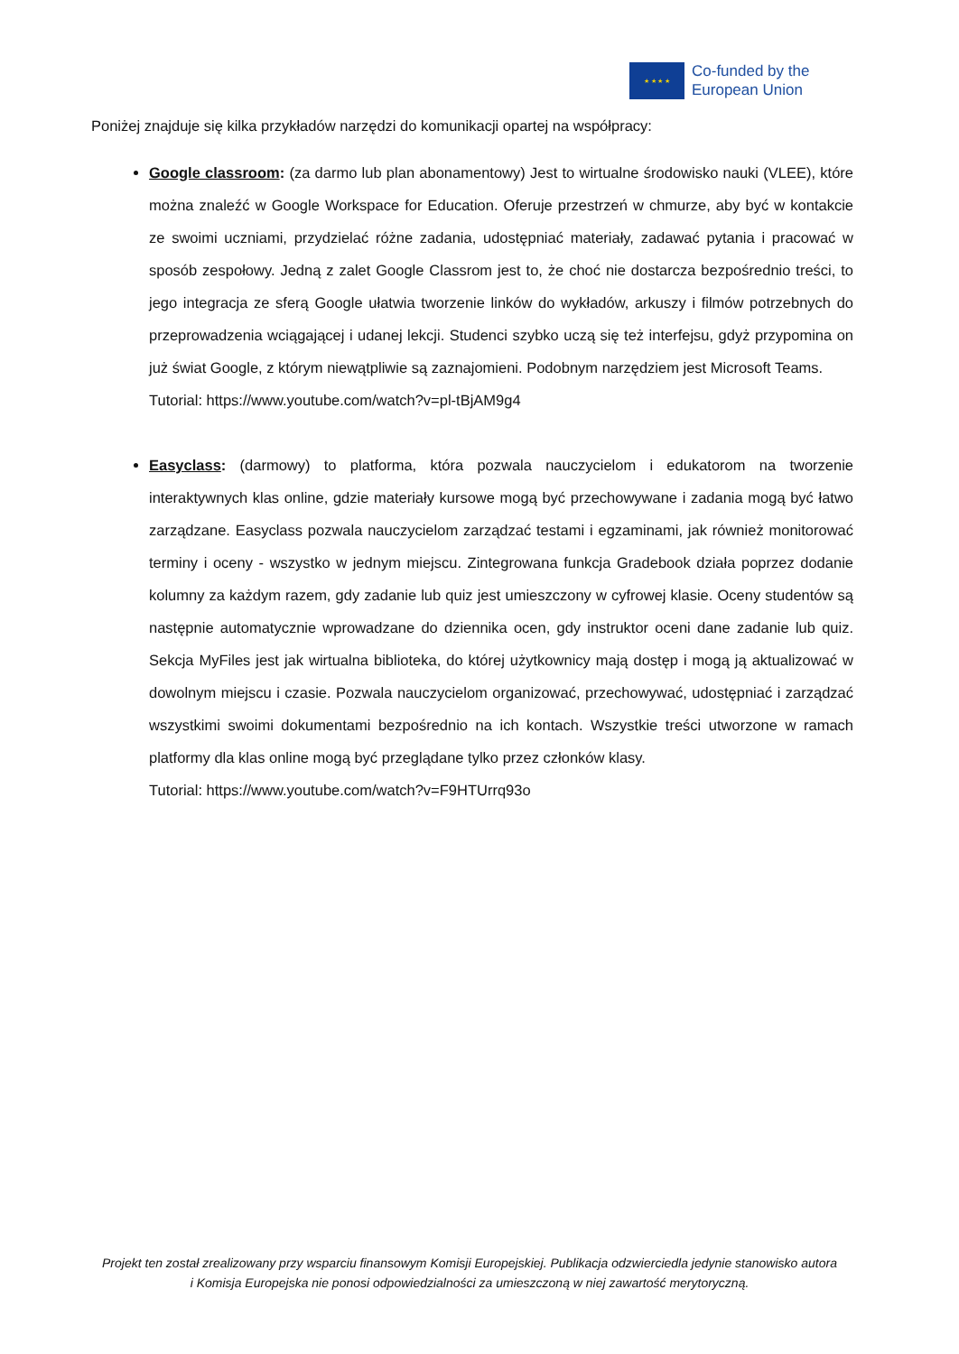★ ★ ★ ★
Co-funded by the
European Union
Poniżej znajduje się kilka przykładów narzędzi do komunikacji opartej na współpracy:
Google classroom: (za darmo lub plan abonamentowy) Jest to wirtualne środowisko nauki (VLEE), które można znaleźć w Google Workspace for Education. Oferuje przestrzeń w chmurze, aby być w kontakcie ze swoimi uczniami, przydzielać różne zadania, udostępniać materiały, zadawać pytania i pracować w sposób zespołowy. Jedną z zalet Google Classrom jest to, że choć nie dostarcza bezpośrednio treści, to jego integracja ze sferą Google ułatwia tworzenie linków do wykładów, arkuszy i filmów potrzebnych do przeprowadzenia wciągającej i udanej lekcji. Studenci szybko uczą się też interfejsu, gdyż przypomina on już świat Google, z którym niewątpliwie są zaznajomieni. Podobnym narzędziem jest Microsoft Teams.
Tutorial: https://www.youtube.com/watch?v=pl-tBjAM9g4
Easyclass: (darmowy) to platforma, która pozwala nauczycielom i edukatorom na tworzenie interaktywnych klas online, gdzie materiały kursowe mogą być przechowywane i zadania mogą być łatwo zarządzane. Easyclass pozwala nauczycielom zarządzać testami i egzaminami, jak również monitorować terminy i oceny - wszystko w jednym miejscu. Zintegrowana funkcja Gradebook działa poprzez dodanie kolumny za każdym razem, gdy zadanie lub quiz jest umieszczony w cyfrowej klasie. Oceny studentów są następnie automatycznie wprowadzane do dziennika ocen, gdy instruktor oceni dane zadanie lub quiz. Sekcja MyFiles jest jak wirtualna biblioteka, do której użytkownicy mają dostęp i mogą ją aktualizować w dowolnym miejscu i czasie. Pozwala nauczycielom organizować, przechowywać, udostępniać i zarządzać wszystkimi swoimi dokumentami bezpośrednio na ich kontach. Wszystkie treści utworzone w ramach platformy dla klas online mogą być przeglądane tylko przez członków klasy.
Tutorial: https://www.youtube.com/watch?v=F9HTUrrq93o
Projekt ten został zrealizowany przy wsparciu finansowym Komisji Europejskiej. Publikacja odzwierciedla jedynie stanowisko autora i Komisja Europejska nie ponosi odpowiedzialności za umieszczoną w niej zawartość merytoryczną.